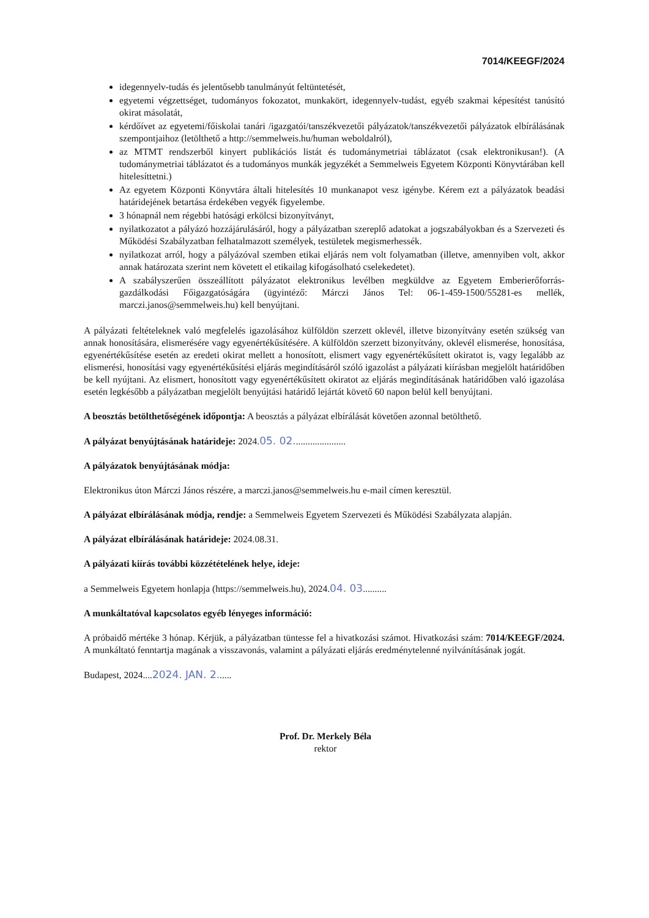7014/KEEGF/2024
idegennyelv-tudás és jelentősebb tanulmányút feltüntetését,
egyetemi végzettséget, tudományos fokozatot, munkakört, idegennyelv-tudást, egyéb szakmai képesítést tanúsító okirat másolatát,
kérdőívet az egyetemi/főiskolai tanári /igazgatói/tanszékvezetői pályázatok/tanszékvezetői pályázatok elbírálásának szempontjaihoz (letölthető a http://semmelweis.hu/human weboldalról),
az MTMT rendszerből kinyert publikációs listát és tudománymetriai táblázatot (csak elektronikusan!). (A tudománymetriai táblázatot és a tudományos munkák jegyzékét a Semmelweis Egyetem Központi Könyvtárában kell hitelesíttetni.)
Az egyetem Központi Könyvtára általi hitelesítés 10 munkanapot vesz igénybe. Kérem ezt a pályázatok beadási határidejének betartása érdekében vegyék figyelembe.
3 hónapnál nem régebbi hatósági erkölcsi bizonyítványt,
nyilatkozatot a pályázó hozzájárulásáról, hogy a pályázatban szereplő adatokat a jogszabályokban és a Szervezeti és Működési Szabályzatban felhatalmazott személyek, testületek megismerhessék.
nyilatkozat arról, hogy a pályázóval szemben etikai eljárás nem volt folyamatban (illetve, amennyiben volt, akkor annak határozata szerint nem követett el etikailag kifogásolható cselekedetet).
A szabályszerűen összeállított pályázatot elektronikus levélben megküldve az Egyetem Emberierőforrás-gazdálkodási Főigazgatóságára (ügyintéző: Márczi János Tel: 06-1-459-1500/55281-es mellék, marczi.janos@semmelweis.hu) kell benyújtani.
A pályázati feltételeknek való megfelelés igazolásához külföldön szerzett oklevél, illetve bizonyítvány esetén szükség van annak honosítására, elismerésére vagy egyenértékűsítésére. A külföldön szerzett bizonyítvány, oklevél elismerése, honosítása, egyenértékűsítése esetén az eredeti okirat mellett a honosított, elismert vagy egyenértékűsített okiratot is, vagy legalább az elismerési, honosítási vagy egyenértékűsítési eljárás megindításáról szóló igazolást a pályázati kiírásban megjelölt határidőben be kell nyújtani. Az elismert, honosított vagy egyenértékűsített okiratot az eljárás megindításának határidőben való igazolása esetén legkésőbb a pályázatban megjelölt benyújtási határidő lejártát követő 60 napon belül kell benyújtani.
A beosztás betölthetőségének időpontja: A beosztás a pályázat elbírálását követően azonnal betölthető.
A pályázat benyújtásának határideje: 2024.05. 02......................
A pályázatok benyújtásának módja:
Elektronikus úton Márczi János részére, a marczi.janos@semmelweis.hu e-mail címen keresztül.
A pályázat elbírálásának módja, rendje: a Semmelweis Egyetem Szervezeti és Működési Szabályzata alapján.
A pályázat elbírálásának határideje: 2024.08.31.
A pályázati kiírás további közzétételének helye, ideje:
a Semmelweis Egyetem honlapja (https://semmelweis.hu), 2024.04. 03..........
A munkáltatóval kapcsolatos egyéb lényeges információ:
A próbaidő mértéke 3 hónap. Kérjük, a pályázatban tüntesse fel a hivatkozási számot. Hivatkozási szám: 7014/KEEGF/2024. A munkáltató fenntartja magának a visszavonás, valamint a pályázati eljárás eredménytelenné nyilvánításának jogát.
Budapest, 2024....2024. JAN. 2......
Prof. Dr. Merkely Béla
rektor